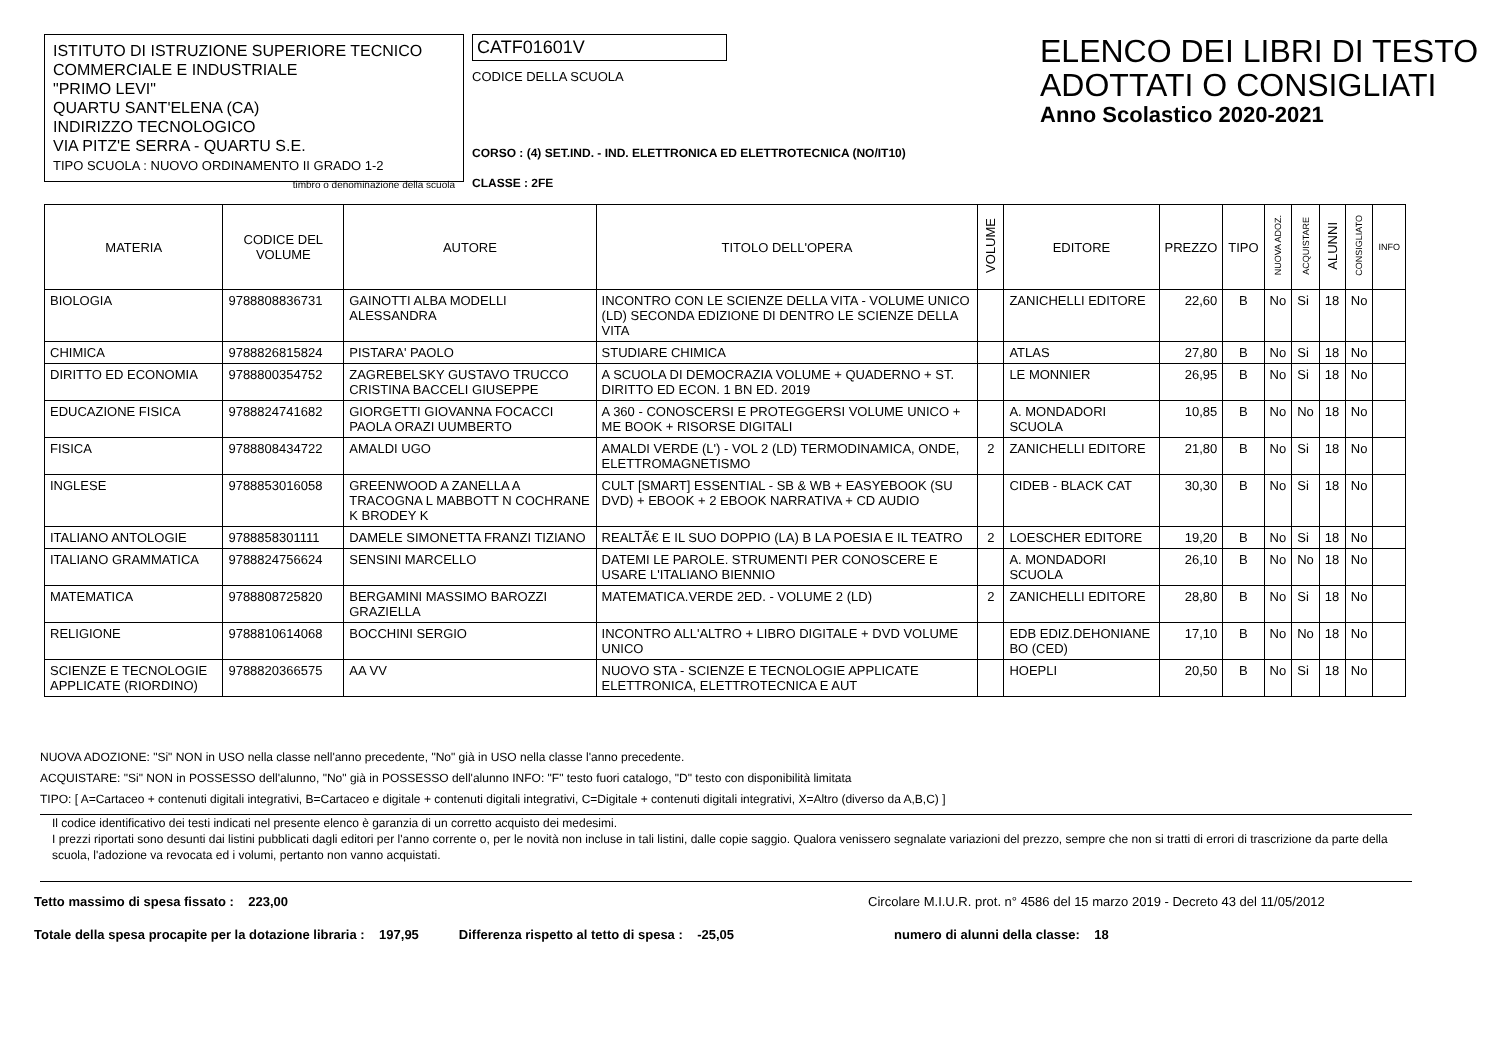ISTITUTO DI ISTRUZIONE SUPERIORE TECNICO COMMERCIALE E INDUSTRIALE
"PRIMO LEVI"
QUARTU SANT'ELENA (CA)
INDIRIZZO TECNOLOGICO
VIA PITZ'E SERRA - QUARTU S.E.
TIPO SCUOLA : NUOVO ORDINAMENTO II GRADO 1-2
timbro o denominazione della scuola
CATF01601V
CODICE DELLA SCUOLA
CORSO : (4) SET.IND. - IND. ELETTRONICA ED ELETTROTECNICA (NO/IT10)
CLASSE : 2FE
ELENCO DEI LIBRI DI TESTO
ADOTTATI O CONSIGLIATI
Anno Scolastico 2020-2021
| MATERIA | CODICE DEL VOLUME | AUTORE | TITOLO DELL'OPERA | VOLUME | EDITORE | PREZZO | TIPO | NUOVA ADOZ. | ACQUISTARE | ALUNNI | CONSIGLIATO | INFO |
| --- | --- | --- | --- | --- | --- | --- | --- | --- | --- | --- | --- | --- |
| BIOLOGIA | 9788808836731 | GAINOTTI ALBA MODELLI ALESSANDRA | INCONTRO CON LE SCIENZE DELLA VITA - VOLUME UNICO (LD) SECONDA EDIZIONE DI DENTRO LE SCIENZE DELLA VITA | | ZANICHELLI EDITORE | 22,60 | B | No | Si | 18 | No | |
| CHIMICA | 9788826815824 | PISTARA' PAOLO | STUDIARE CHIMICA | | ATLAS | 27,80 | B | No | Si | 18 | No | |
| DIRITTO ED ECONOMIA | 9788800354752 | ZAGREBELSKY GUSTAVO TRUCCO CRISTINA BACCELI GIUSEPPE | A SCUOLA DI DEMOCRAZIA VOLUME + QUADERNO + ST. DIRITTO ED ECON. 1 BN ED. 2019 | | LE MONNIER | 26,95 | B | No | Si | 18 | No | |
| EDUCAZIONE FISICA | 9788824741682 | GIORGETTI GIOVANNA FOCACCI PAOLA ORAZI UUMBERTO | A 360 - CONOSCERSI E PROTEGGERSI VOLUME UNICO + ME BOOK + RISORSE DIGITALI | | A. MONDADORI SCUOLA | 10,85 | B | No | No | 18 | No | |
| FISICA | 9788808434722 | AMALDI UGO | AMALDI VERDE (L') - VOL 2 (LD) TERMODINAMICA, ONDE, ELETTROMAGNETISMO | 2 | ZANICHELLI EDITORE | 21,80 | B | No | Si | 18 | No | |
| INGLESE | 9788853016058 | GREENWOOD A ZANELLA A TRACOGNA L MABBOTT N COCHRANE K BRODEY K | CULT [SMART] ESSENTIAL - SB & WB + EASYEBOOK (SU DVD) + EBOOK + 2 EBOOK NARRATIVA + CD AUDIO | | CIDEB - BLACK CAT | 30,30 | B | No | Si | 18 | No | |
| ITALIANO ANTOLOGIE | 9788858301111 | DAMELE SIMONETTA FRANZI TIZIANO | REALTÃ€ E IL SUO DOPPIO (LA) B LA POESIA E IL TEATRO | 2 | LOESCHER EDITORE | 19,20 | B | No | Si | 18 | No | |
| ITALIANO GRAMMATICA | 9788824756624 | SENSINI MARCELLO | DATEMI LE PAROLE. STRUMENTI PER CONOSCERE E USARE L'ITALIANO BIENNIO | | A. MONDADORI SCUOLA | 26,10 | B | No | No | 18 | No | |
| MATEMATICA | 9788808725820 | BERGAMINI MASSIMO BAROZZI GRAZIELLA | MATEMATICA.VERDE 2ED. - VOLUME 2 (LD) | 2 | ZANICHELLI EDITORE | 28,80 | B | No | Si | 18 | No | |
| RELIGIONE | 9788810614068 | BOCCHINI SERGIO | INCONTRO ALL'ALTRO + LIBRO DIGITALE + DVD VOLUME UNICO | | EDB EDIZ.DEHONIANE BO (CED) | 17,10 | B | No | No | 18 | No | |
| SCIENZE E TECNOLOGIE APPLICATE (RIORDINO) | 9788820366575 | AA VV | NUOVO STA - SCIENZE E TECNOLOGIE APPLICATE ELETTRONICA, ELETTROTECNICA E AUT | | HOEPLI | 20,50 | B | No | Si | 18 | No | |
NUOVA ADOZIONE: "Si" NON in USO nella classe nell'anno precedente, "No" già in USO nella classe l'anno precedente.
ACQUISTARE: "Si" NON in POSSESSO dell'alunno, "No" già in POSSESSO dell'alunno INFO: "F" testo fuori catalogo, "D" testo con disponibilità limitata
TIPO: [ A=Cartaceo + contenuti digitali integrativi, B=Cartaceo e digitale + contenuti digitali integrativi, C=Digitale + contenuti digitali integrativi, X=Altro (diverso da A,B,C) ]
Il codice identificativo dei testi indicati nel presente elenco è garanzia di un corretto acquisto dei medesimi.
I prezzi riportati sono desunti dai listini pubblicati dagli editori per l'anno corrente o, per le novità non incluse in tali listini, dalle copie saggio. Qualora venissero segnalate variazioni del prezzo, sempre che non si tratti di errori di trascrizione da parte della scuola, l'adozione va revocata ed i volumi, pertanto non vanno acquistati.
Tetto massimo di spesa fissato : 223,00 Circolare M.I.U.R. prot. n° 4586 del 15 marzo 2019 - Decreto 43 del 11/05/2012
Totale della spesa procapite per la dotazione libraria : 197,95 Differenza rispetto al tetto di spesa : -25,05 numero di alunni della classe: 18